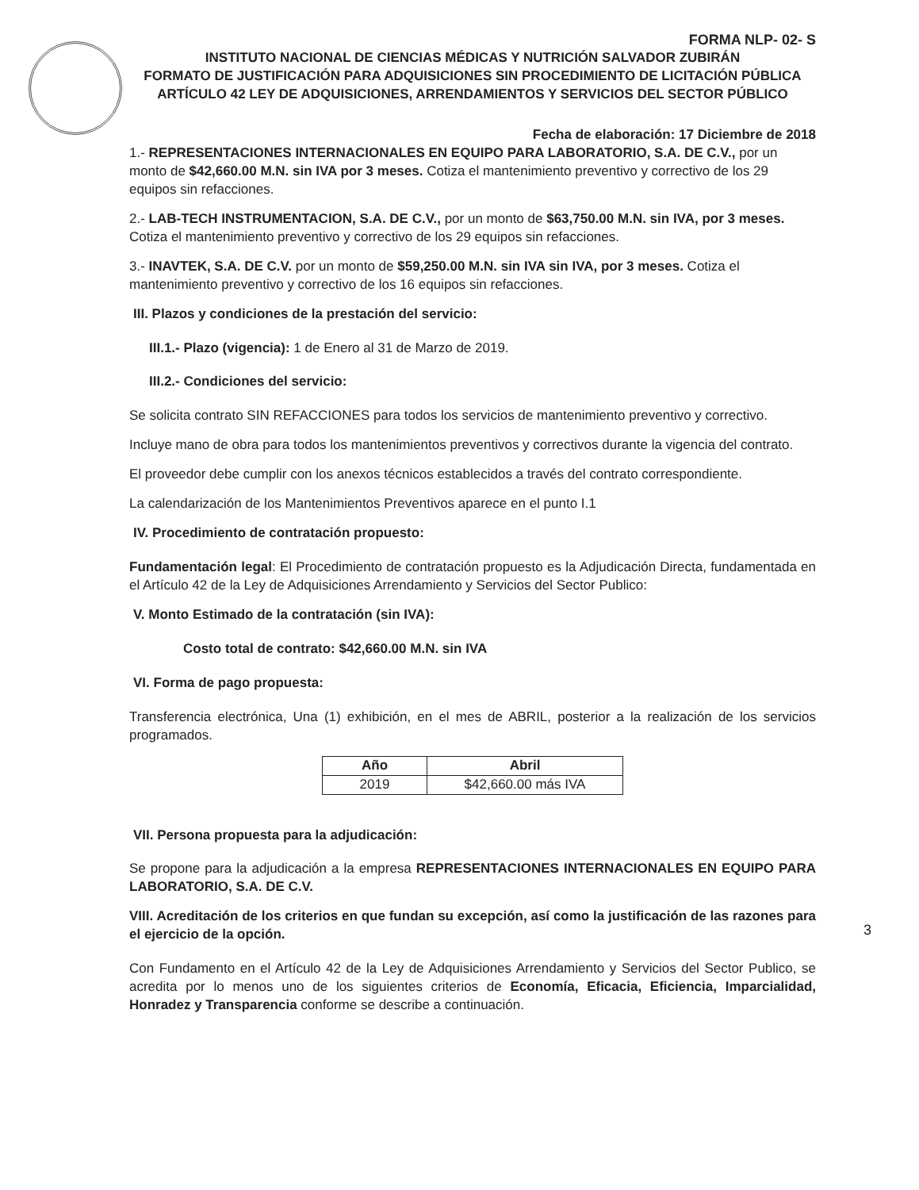FORMA NLP- 02- S
INSTITUTO NACIONAL DE CIENCIAS MÉDICAS Y NUTRICIÓN SALVADOR ZUBIRÁN
FORMATO DE JUSTIFICACIÓN PARA ADQUISICIONES SIN PROCEDIMIENTO DE LICITACIÓN PÚBLICA ARTÍCULO 42 LEY DE ADQUISICIONES, ARRENDAMIENTOS Y SERVICIOS DEL SECTOR PÚBLICO
Fecha de elaboración: 17 Diciembre de 2018
1.- REPRESENTACIONES INTERNACIONALES EN EQUIPO PARA LABORATORIO, S.A. DE C.V., por un monto de $42,660.00 M.N. sin IVA por 3 meses. Cotiza el mantenimiento preventivo y correctivo de los 29 equipos sin refacciones.
2.- LAB-TECH INSTRUMENTACION, S.A. DE C.V., por un monto de $63,750.00 M.N. sin IVA, por 3 meses. Cotiza el mantenimiento preventivo y correctivo de los 29 equipos sin refacciones.
3.- INAVTEK, S.A. DE C.V. por un monto de $59,250.00 M.N. sin IVA sin IVA, por 3 meses. Cotiza el mantenimiento preventivo y correctivo de los 16 equipos sin refacciones.
III. Plazos y condiciones de la prestación del servicio:
III.1.- Plazo (vigencia): 1 de Enero al 31 de Marzo de 2019.
III.2.- Condiciones del servicio:
Se solicita contrato SIN REFACCIONES para todos los servicios de mantenimiento preventivo y correctivo.
Incluye mano de obra para todos los mantenimientos preventivos y correctivos durante la vigencia del contrato.
El proveedor debe cumplir con los anexos técnicos establecidos a través del contrato correspondiente.
La calendarización de los Mantenimientos Preventivos aparece en el punto I.1
IV. Procedimiento de contratación propuesto:
Fundamentación legal: El Procedimiento de contratación propuesto es la Adjudicación Directa, fundamentada en el Artículo 42 de la Ley de Adquisiciones Arrendamiento y Servicios del Sector Publico:
V. Monto Estimado de la contratación (sin IVA):
Costo total de contrato: $42,660.00 M.N. sin IVA
VI. Forma de pago propuesta:
Transferencia electrónica, Una (1) exhibición, en el mes de ABRIL, posterior a la realización de los servicios programados.
| Año | Abril |
| --- | --- |
| 2019 | $42,660.00 más IVA |
VII. Persona propuesta para la adjudicación:
Se propone para la adjudicación a la empresa REPRESENTACIONES INTERNACIONALES EN EQUIPO PARA LABORATORIO, S.A. DE C.V.
VIII. Acreditación de los criterios en que fundan su excepción, así como la justificación de las razones para el ejercicio de la opción.
Con Fundamento en el Artículo 42 de la Ley de Adquisiciones Arrendamiento y Servicios del Sector Publico, se acredita por lo menos uno de los siguientes criterios de Economía, Eficacia, Eficiencia, Imparcialidad, Honradez y Transparencia conforme se describe a continuación.
3